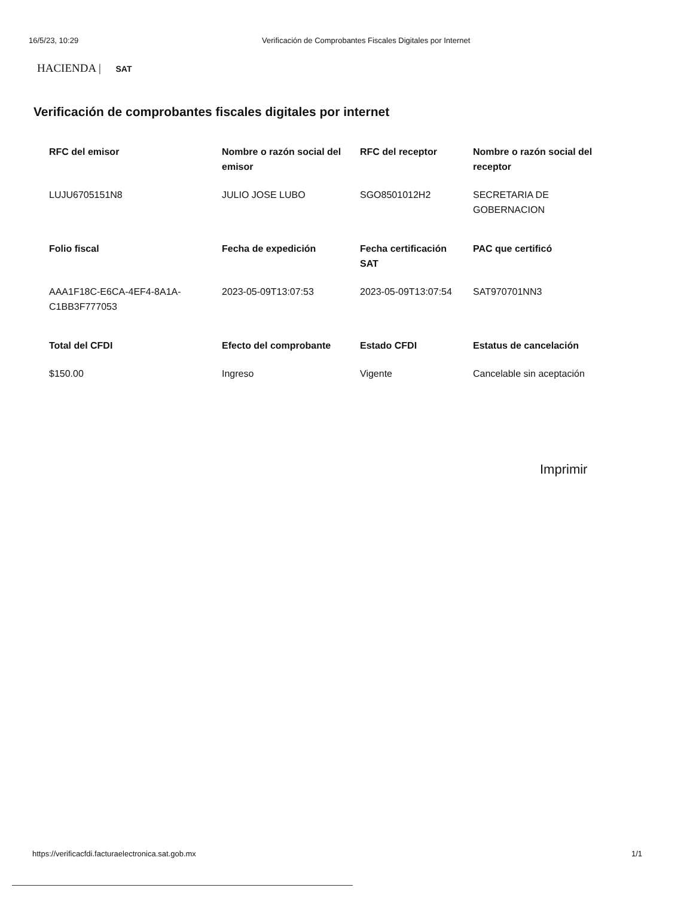16/5/23, 10:29 Verificación de Comprobantes Fiscales Digitales por Internet
HACIENDA | SAT
Verificación de comprobantes fiscales digitales por internet
| RFC del emisor | Nombre o razón social del emisor | RFC del receptor | Nombre o razón social del receptor |
| --- | --- | --- | --- |
| LUJU6705151N8 | JULIO JOSE LUBO | SGO8501012H2 | SECRETARIA DE GOBERNACION |
| Folio fiscal | Fecha de expedición | Fecha certificación SAT | PAC que certificó |
| AAA1F18C-E6CA-4EF4-8A1A-C1BB3F777053 | 2023-05-09T13:07:53 | 2023-05-09T13:07:54 | SAT970701NN3 |
| Total del CFDI | Efecto del comprobante | Estado CFDI | Estatus de cancelación |
| $150.00 | Ingreso | Vigente | Cancelable sin aceptación |
Imprimir
https://verificacfdi.facturaelectronica.sat.gob.mx 1/1